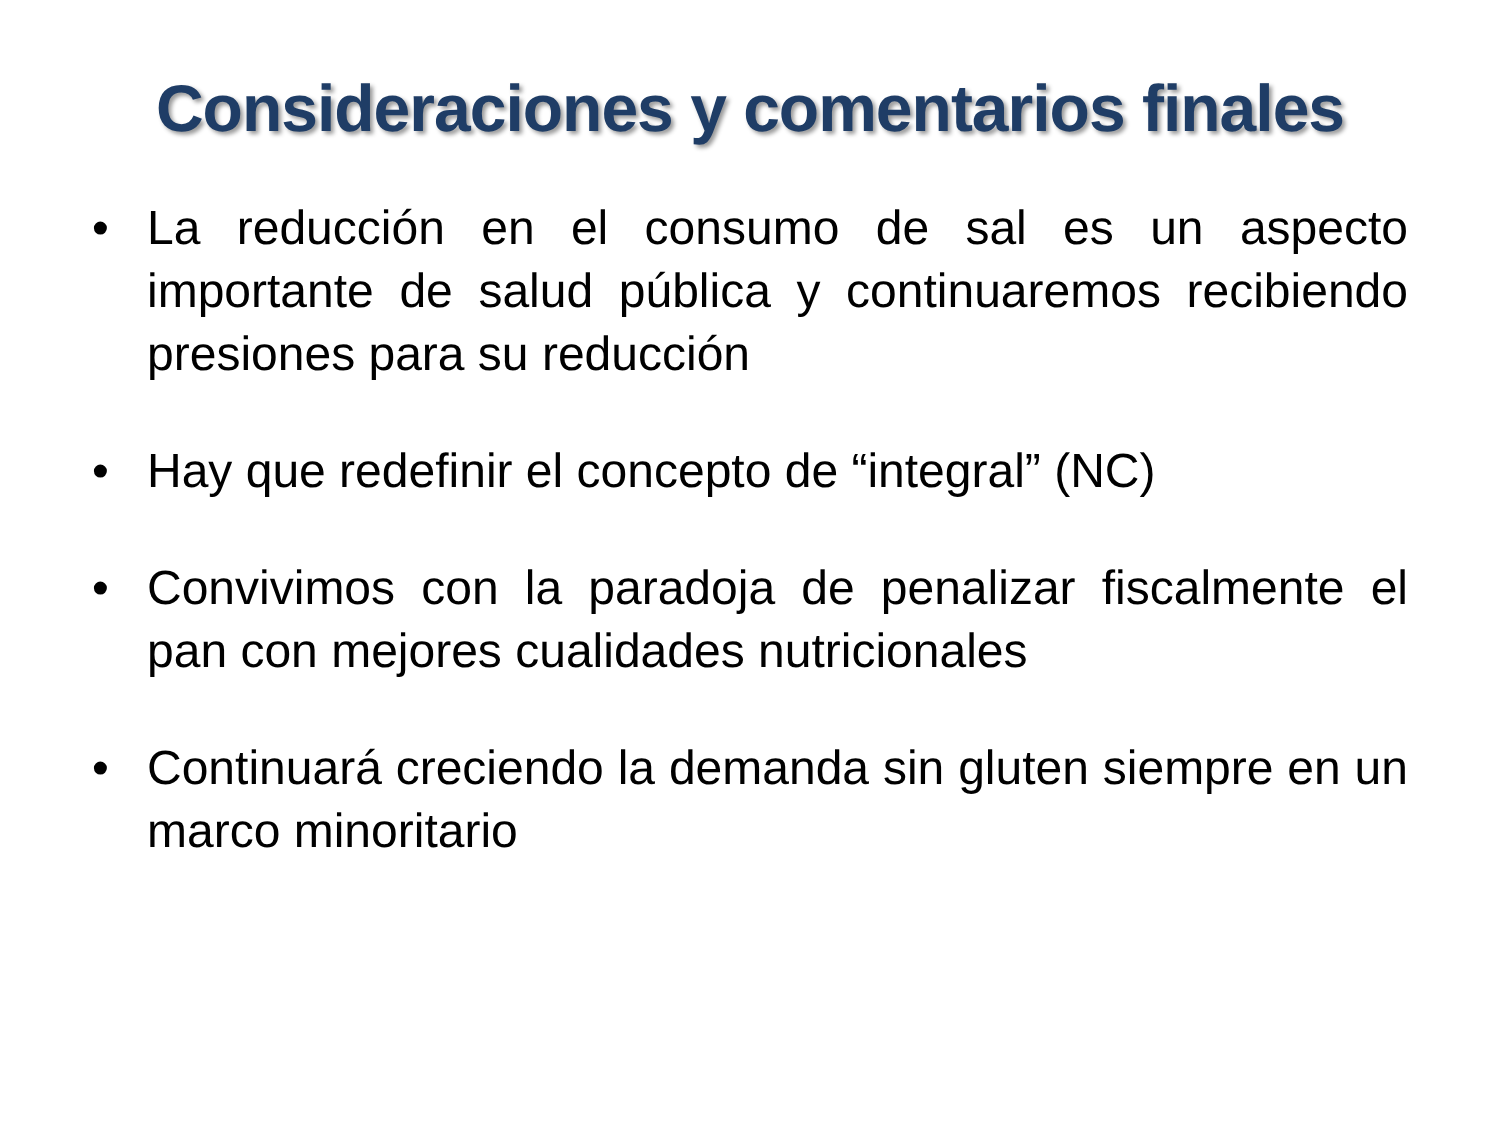Consideraciones y comentarios finales
• La reducción en el consumo de sal es un aspecto importante de salud pública y continuaremos recibiendo presiones para su reducción
• Hay que redefinir el concepto de “integral” (NC)
• Convivimos con la paradoja de penalizar fiscalmente el pan con mejores cualidades nutricionales
• Continuará creciendo la demanda sin gluten siempre en un marco minoritario